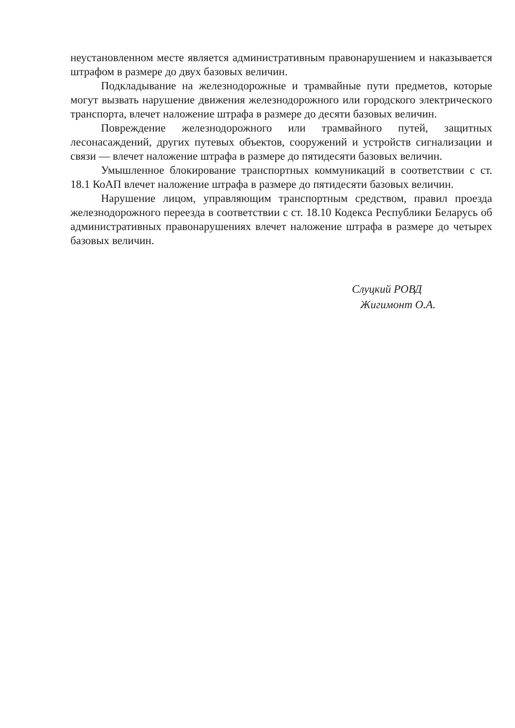неустановленном месте является административным правонарушением и наказывается штрафом в размере до двух базовых величин.
Подкладывание на железнодорожные и трамвайные пути предметов, которые могут вызвать нарушение движения железнодорожного или городского электрического транспорта, влечет наложение штрафа в размере до десяти базовых величин.
Повреждение железнодорожного или трамвайного путей, защитных лесонасаждений, других путевых объектов, сооружений и устройств сигнализации и связи — влечет наложение штрафа в размере до пятидесяти базовых величин.
Умышленное блокирование транспортных коммуникаций в соответствии с ст. 18.1 КоАП влечет наложение штрафа в размере до пятидесяти базовых величин.
Нарушение лицом, управляющим транспортным средством, правил проезда железнодорожного переезда в соответствии с ст. 18.10 Кодекса Республики Беларусь об административных правонарушениях влечет наложение штрафа в размере до четырех базовых величин.
Слуцкий РОВД
Жигимонт О.А.